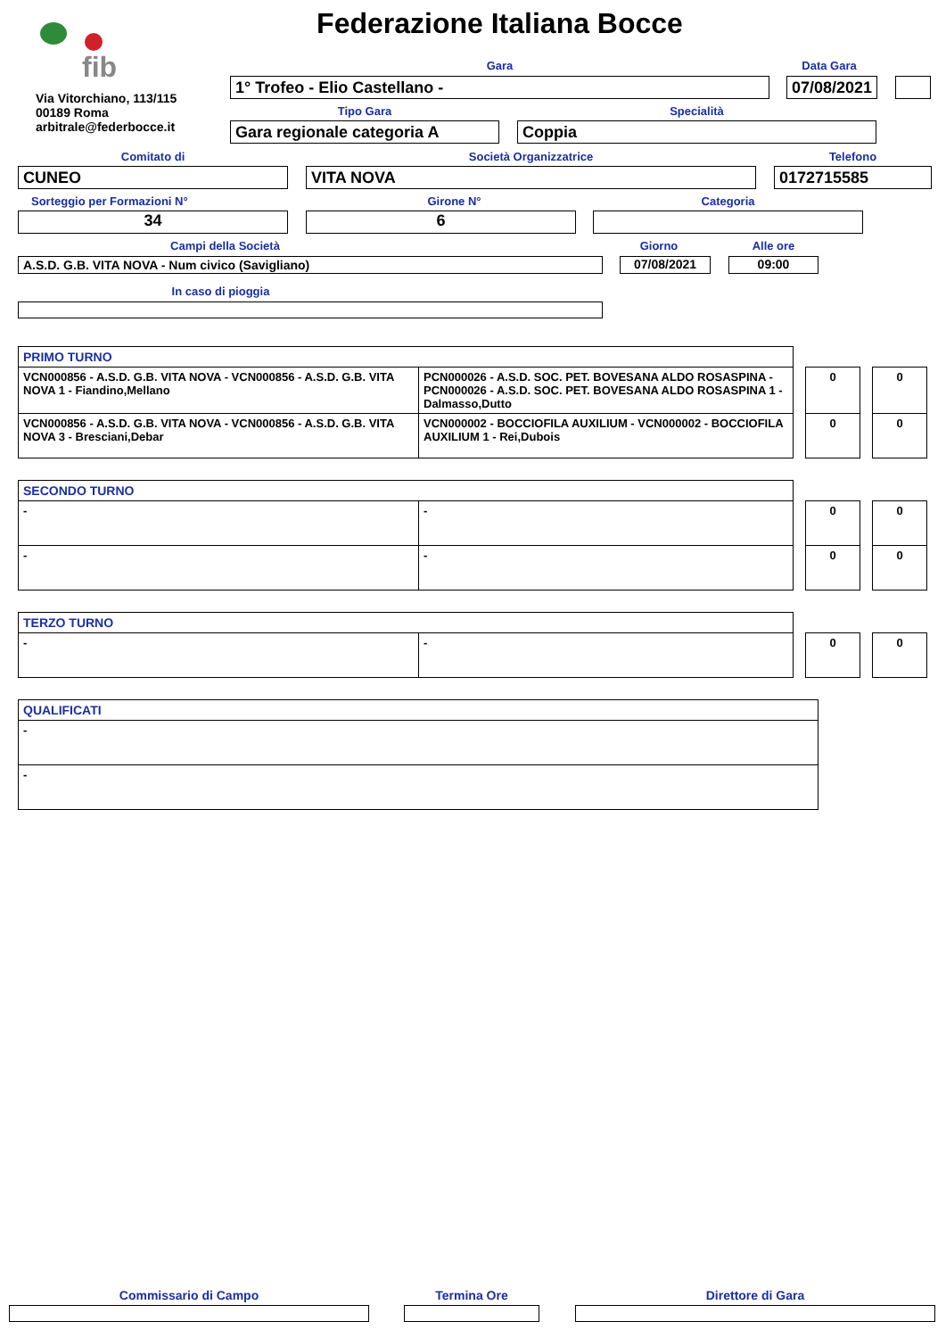fib
Federazione Italiana Bocce
Via Vitorchiano, 113/115
00189 Roma
arbitrale@federbocce.it
Gara Data Gara
1° Trofeo - Elio Castellano -
07/08/2021
Tipo Gara Specialità
Gara regionale categoria A Coppia
Comitato di Società Organizzatrice Telefono
CUNEO VITA NOVA 0172715585
Sorteggio per Formazioni N° Girone N° Categoria
34 6
Campi della Società Giorno Alle ore
A.S.D. G.B. VITA NOVA - Num civico (Savigliano) 07/08/2021 09:00
In caso di pioggia
| PRIMO TURNO | | | | | |
| VCN000856 - A.S.D. G.B. VITA NOVA - VCN000856 - A.S.D. G.B. VITA NOVA 1 - Fiandino,Mellano | PCN000026 - A.S.D. SOC. PET. BOVESANA ALDO ROSASPINA - PCN000026 - A.S.D. SOC. PET. BOVESANA ALDO ROSASPINA 1 - Dalmasso,Dutto | | 0 | | 0 |
| VCN000856 - A.S.D. G.B. VITA NOVA - VCN000856 - A.S.D. G.B. VITA NOVA 3 - Bresciani,Debar | VCN000002 - BOCCIOFILA AUXILIUM - VCN000002 - BOCCIOFILA AUXILIUM 1 - Rei,Dubois | | 0 | | 0 |
| SECONDO TURNO | | | | | |
| - | - | | 0 | | 0 |
| - | - | | 0 | | 0 |
| TERZO TURNO | | | | | |
| - | - | | 0 | | 0 |
| QUALIFICATI |
| - |
| - |
Commissario di Campo Termina Ore Direttore di Gara